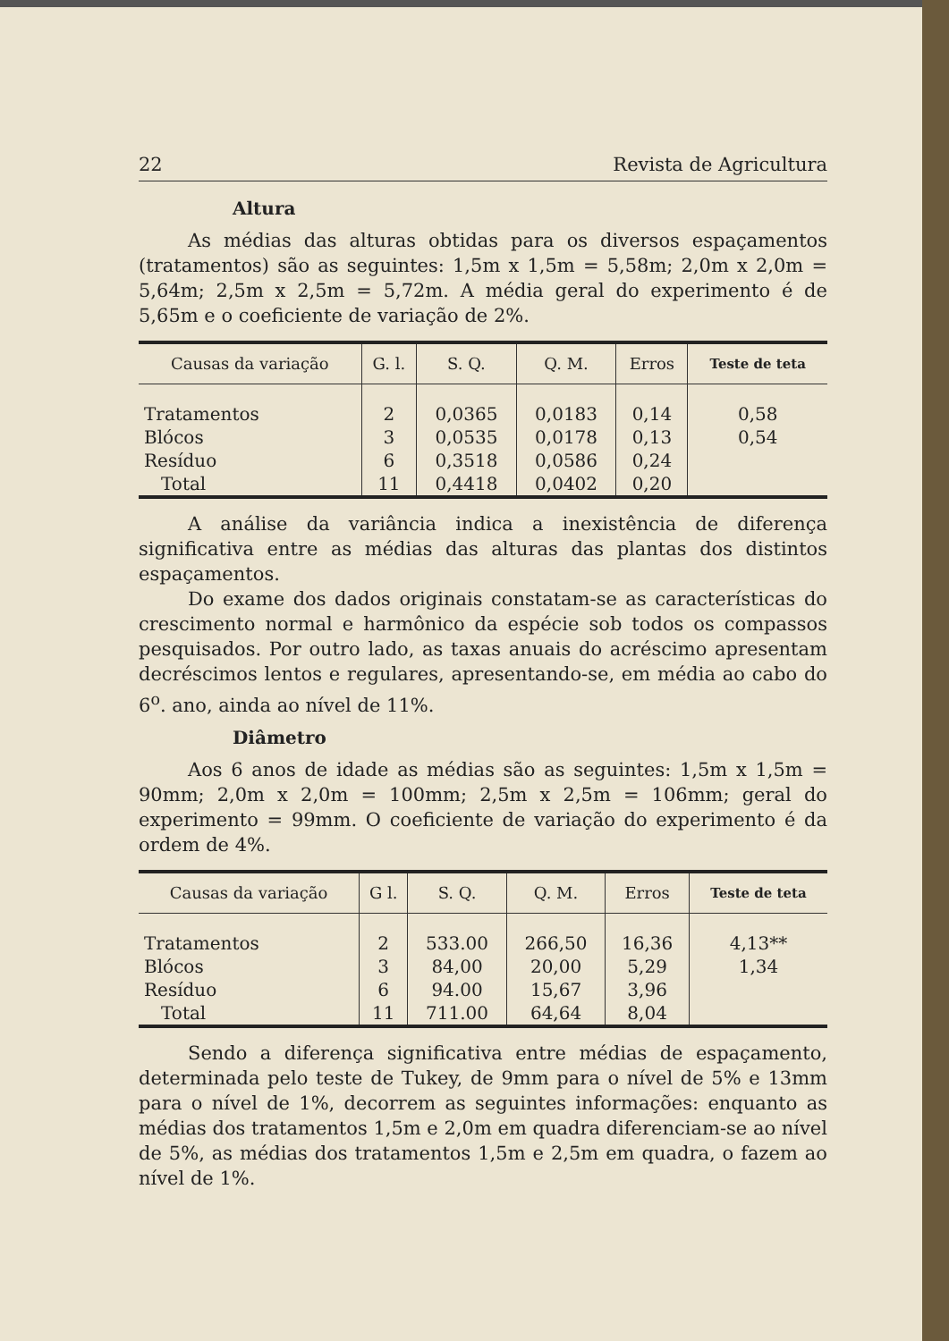22 Revista de Agricultura
Altura
As médias das alturas obtidas para os diversos espaçamentos (tratamentos) são as seguintes: 1,5m x 1,5m = 5,58m; 2,0m x 2,0m = 5,64m; 2,5m x 2,5m = 5,72m. A média geral do experimento é de 5,65m e o coeficiente de variação de 2%.
| Causas da variação | G. l. | S. Q. | Q. M. | Erros | Teste de teta |
| --- | --- | --- | --- | --- | --- |
| Tratamentos | 2 | 0,0365 | 0,0183 | 0,14 | 0,58 |
| Blócos | 3 | 0,0535 | 0,0178 | 0,13 | 0,54 |
| Resíduo | 6 | 0,3518 | 0,0586 | 0,24 | |
| Total | 11 | 0,4418 | 0,0402 | 0,20 | |
A análise da variância indica a inexistência de diferença significativa entre as médias das alturas das plantas dos distintos espaçamentos.
Do exame dos dados originais constatam-se as características do crescimento normal e harmônico da espécie sob todos os compassos pesquisados. Por outro lado, as taxas anuais do acréscimo apresentam decréscimos lentos e regulares, apresentando-se, em média ao cabo do 6<sup>o</sup>. ano, ainda ao nível de 11%.
Diâmetro
Aos 6 anos de idade as médias são as seguintes: 1,5m x 1,5m = 90mm; 2,0m x 2,0m = 100mm; 2,5m x 2,5m = 106mm; geral do experimento = 99mm. O coeficiente de variação do experimento é da ordem de 4%.
| Causas da variação | G l. | S. Q. | Q. M. | Erros | Teste de teta |
| --- | --- | --- | --- | --- | --- |
| Tratamentos | 2 | 533.00 | 266,50 | 16,36 | 4,13** |
| Blócos | 3 | 84,00 | 20,00 | 5,29 | 1,34 |
| Resíduo | 6 | 94.00 | 15,67 | 3,96 | |
| Total | 11 | 711.00 | 64,64 | 8,04 | |
Sendo a diferença significativa entre médias de espaçamento, determinada pelo teste de Tukey, de 9mm para o nível de 5% e 13mm para o nível de 1%, decorrem as seguintes informações: enquanto as médias dos tratamentos 1,5m e 2,0m em quadra diferenciam-se ao nível de 5%, as médias dos tratamentos 1,5m e 2,5m em quadra, o fazem ao nível de 1%.